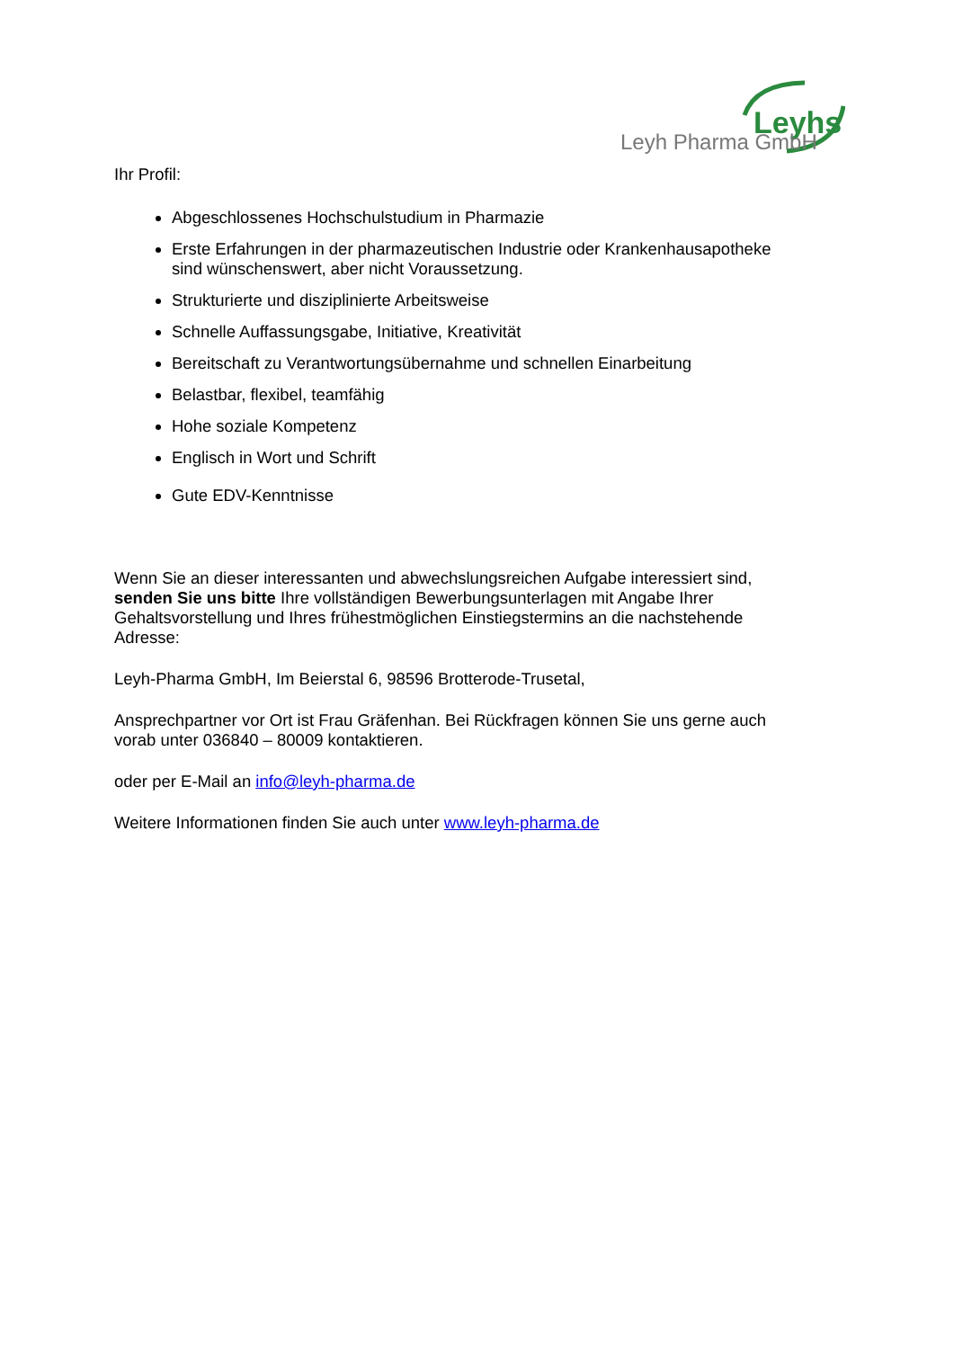Leyhs
Leyh Pharma GmbH
Ihr Profil:
Abgeschlossenes Hochschulstudium in Pharmazie
Erste Erfahrungen in der pharmazeutischen Industrie oder Krankenhausapotheke sind wünschenswert, aber nicht Voraussetzung.
Strukturierte und disziplinierte Arbeitsweise
Schnelle Auffassungsgabe, Initiative, Kreativität
Bereitschaft zu Verantwortungsübernahme und schnellen Einarbeitung
Belastbar, flexibel, teamfähig
Hohe soziale Kompetenz
Englisch in Wort und Schrift
Gute EDV-Kenntnisse
Wenn Sie an dieser interessanten und abwechslungsreichen Aufgabe interessiert sind, senden Sie uns bitte Ihre vollständigen Bewerbungsunterlagen mit Angabe Ihrer Gehaltsvorstellung und Ihres frühestmöglichen Einstiegstermins an die nachstehende Adresse:
Leyh-Pharma GmbH, Im Beierstal 6, 98596 Brotterode-Trusetal,
Ansprechpartner vor Ort ist Frau Gräfenhan. Bei Rückfragen können Sie uns gerne auch vorab unter 036840 – 80009 kontaktieren.
oder per E-Mail an info@leyh-pharma.de
Weitere Informationen finden Sie auch unter www.leyh-pharma.de